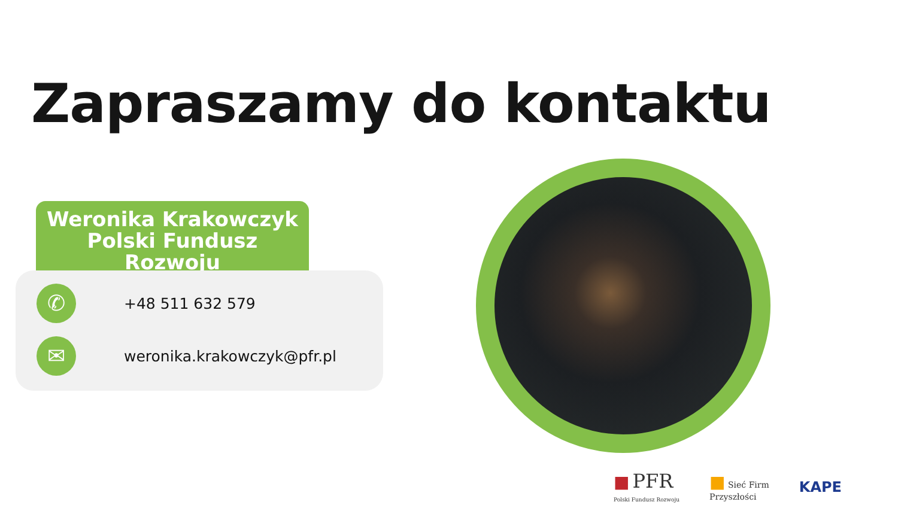Zapraszamy do kontaktu
Weronika Krakowczyk
Polski Fundusz Rozwoju
✆
+48 511 632 579
✉
weronika.krakowczyk@pfr.pl
■ PFR
Polski Fundusz Rozwoju
■ Sieć Firm
Przyszłości
KAPE